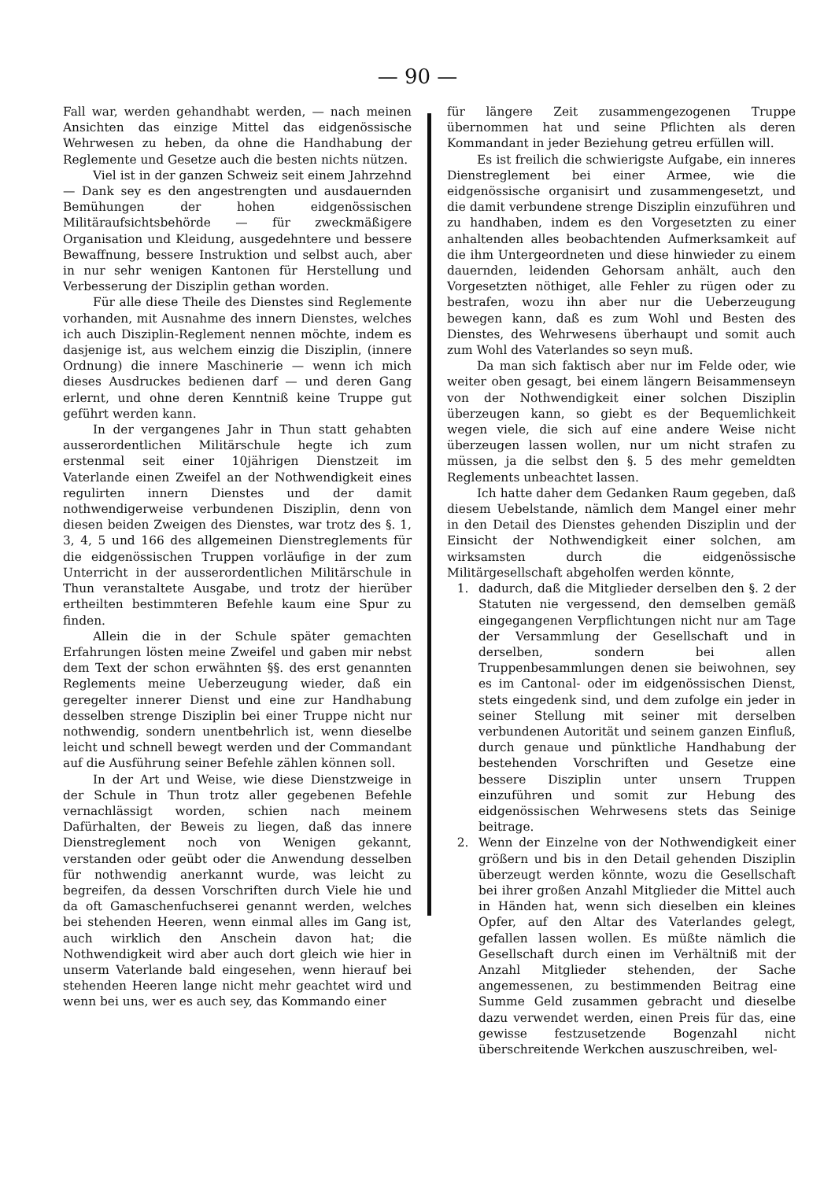— 90 —
Fall war, werden gehandhabt werden, — nach meinen Ansichten das einzige Mittel das eidgenössische Wehrwesen zu heben, da ohne die Handhabung der Reglemente und Gesetze auch die besten nichts nützen.
Viel ist in der ganzen Schweiz seit einem Jahrzehnd — Dank sey es den angestrengten und ausdauernden Bemühungen der hohen eidgenössischen Militäraufsichtsbehörde — für zweckmäßigere Organisation und Kleidung, ausgedehntere und bessere Bewaffnung, bessere Instruktion und selbst auch, aber in nur sehr wenigen Kantonen für Herstellung und Verbesserung der Disziplin gethan worden.
Für alle diese Theile des Dienstes sind Reglemente vorhanden, mit Ausnahme des innern Dienstes, welches ich auch Disziplin-Reglement nennen möchte, indem es dasjenige ist, aus welchem einzig die Disziplin, (innere Ordnung) die innere Maschinerie — wenn ich mich dieses Ausdruckes bedienen darf — und deren Gang erlernt, und ohne deren Kenntniß keine Truppe gut geführt werden kann.
In der vergangenes Jahr in Thun statt gehabten ausserordentlichen Militärschule hegte ich zum erstenmal seit einer 10jährigen Dienstzeit im Vaterlande einen Zweifel an der Nothwendigkeit eines regulirten innern Dienstes und der damit nothwendigerweise verbundenen Disziplin, denn von diesen beiden Zweigen des Dienstes, war trotz des §. 1, 3, 4, 5 und 166 des allgemeinen Dienstreglements für die eidgenössischen Truppen vorläufige in der zum Unterricht in der ausserordentlichen Militärschule in Thun veranstaltete Ausgabe, und trotz der hierüber ertheilten bestimmteren Befehle kaum eine Spur zu finden.
Allein die in der Schule später gemachten Erfahrungen lösten meine Zweifel und gaben mir nebst dem Text der schon erwähnten §§. des erst genannten Reglements meine Ueberzeugung wieder, daß ein geregelter innerer Dienst und eine zur Handhabung desselben strenge Disziplin bei einer Truppe nicht nur nothwendig, sondern unentbehrlich ist, wenn dieselbe leicht und schnell bewegt werden und der Commandant auf die Ausführung seiner Befehle zählen können soll.
In der Art und Weise, wie diese Dienstzweige in der Schule in Thun trotz aller gegebenen Befehle vernachlässigt worden, schien nach meinem Dafürhalten, der Beweis zu liegen, daß das innere Dienstreglement noch von Wenigen gekannt, verstanden oder geübt oder die Anwendung desselben für nothwendig anerkannt wurde, was leicht zu begreifen, da dessen Vorschriften durch Viele hie und da oft Gamaschenfuchserei genannt werden, welches bei stehenden Heeren, wenn einmal alles im Gang ist, auch wirklich den Anschein davon hat; die Nothwendigkeit wird aber auch dort gleich wie hier in unserm Vaterlande bald eingesehen, wenn hierauf bei stehenden Heeren lange nicht mehr geachtet wird und wenn bei uns, wer es auch sey, das Kommando einer
für längere Zeit zusammengezogenen Truppe übernommen hat und seine Pflichten als deren Kommandant in jeder Beziehung getreu erfüllen will.
Es ist freilich die schwierigste Aufgabe, ein inneres Dienstreglement bei einer Armee, wie die eidgenössische organisirt und zusammengesetzt, und die damit verbundene strenge Disziplin einzuführen und zu handhaben, indem es den Vorgesetzten zu einer anhaltenden alles beobachtenden Aufmerksamkeit auf die ihm Untergeordneten und diese hinwieder zu einem dauernden, leidenden Gehorsam anhält, auch den Vorgesetzten nöthiget, alle Fehler zu rügen oder zu bestrafen, wozu ihn aber nur die Ueberzeugung bewegen kann, daß es zum Wohl und Besten des Dienstes, des Wehrwesens überhaupt und somit auch zum Wohl des Vaterlandes so seyn muß.
Da man sich faktisch aber nur im Felde oder, wie weiter oben gesagt, bei einem längern Beisammenseyn von der Nothwendigkeit einer solchen Disziplin überzeugen kann, so giebt es der Bequemlichkeit wegen viele, die sich auf eine andere Weise nicht überzeugen lassen wollen, nur um nicht strafen zu müssen, ja die selbst den §. 5 des mehr gemeldten Reglements unbeachtet lassen.
Ich hatte daher dem Gedanken Raum gegeben, daß diesem Uebelstande, nämlich dem Mangel einer mehr in den Detail des Dienstes gehenden Disziplin und der Einsicht der Nothwendigkeit einer solchen, am wirksamsten durch die eidgenössische Militärgesellschaft abgeholfen werden könnte,
1. dadurch, daß die Mitglieder derselben den §. 2 der Statuten nie vergessend, den demselben gemäß eingegangenen Verpflichtungen nicht nur am Tage der Versammlung der Gesellschaft und in derselben, sondern bei allen Truppenbesammlungen denen sie beiwohnen, sey es im Cantonal- oder im eidgenössischen Dienst, stets eingedenk sind, und dem zufolge ein jeder in seiner Stellung mit seiner mit derselben verbundenen Autorität und seinem ganzen Einfluß, durch genaue und pünktliche Handhabung der bestehenden Vorschriften und Gesetze eine bessere Disziplin unter unsern Truppen einzuführen und somit zur Hebung des eidgenössischen Wehrwesens stets das Seinige beitrage.
2. Wenn der Einzelne von der Nothwendigkeit einer größern und bis in den Detail gehenden Disziplin überzeugt werden könnte, wozu die Gesellschaft bei ihrer großen Anzahl Mitglieder die Mittel auch in Händen hat, wenn sich dieselben ein kleines Opfer, auf den Altar des Vaterlandes gelegt, gefallen lassen wollen. Es müßte nämlich die Gesellschaft durch einen im Verhältniß mit der Anzahl Mitglieder stehenden, der Sache angemessenen, zu bestimmenden Beitrag eine Summe Geld zusammen gebracht und dieselbe dazu verwendet werden, einen Preis für das, eine gewisse festzusetzende Bogenzahl nicht überschreitende Werkchen auszuschreiben, wel-